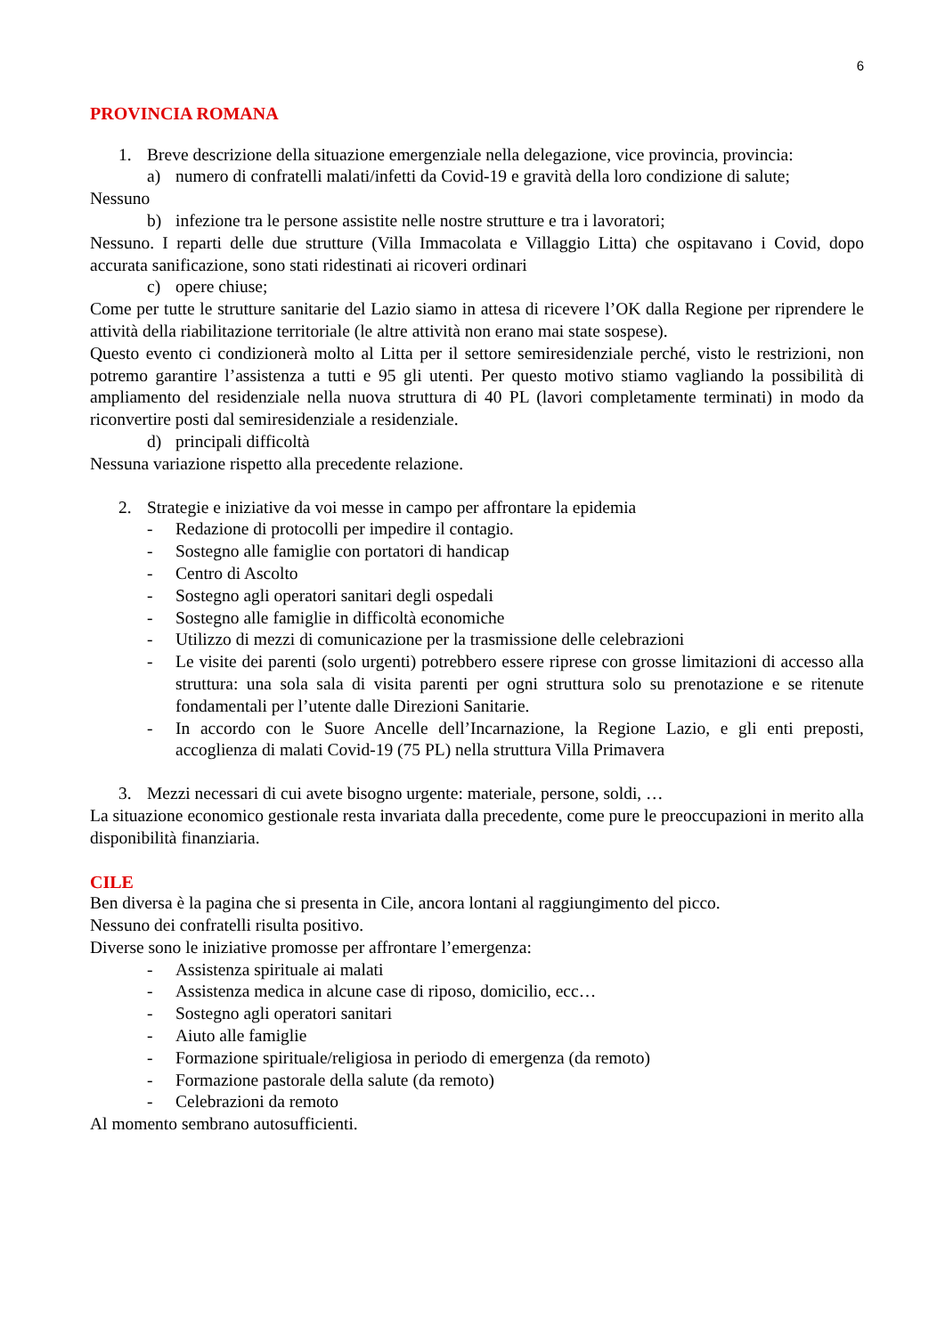6
PROVINCIA ROMANA
1. Breve descrizione della situazione emergenziale nella delegazione, vice provincia, provincia:
a) numero di confratelli malati/infetti da Covid-19 e gravità della loro condizione di salute;
Nessuno
b) infezione tra le persone assistite nelle nostre strutture e tra i lavoratori;
Nessuno. I reparti delle due strutture (Villa Immacolata e Villaggio Litta) che ospitavano i Covid, dopo accurata sanificazione, sono stati ridestinati ai ricoveri ordinari
c) opere chiuse;
Come per tutte le strutture sanitarie del Lazio siamo in attesa di ricevere l’OK dalla Regione per riprendere le attività della riabilitazione territoriale (le altre attività non erano mai state sospese).
Questo evento ci condizionerà molto al Litta per il settore semiresidenziale perché, visto le restrizioni, non potremo garantire l’assistenza a tutti e 95 gli utenti. Per questo motivo stiamo vagliando la possibilità di ampliamento del residenziale nella nuova struttura di 40 PL (lavori completamente terminati) in modo da riconvertire posti dal semiresidenziale a residenziale.
d) principali difficoltà
Nessuna variazione rispetto alla precedente relazione.
2. Strategie e iniziative da voi messe in campo per affrontare la epidemia
- Redazione di protocolli per impedire il contagio.
- Sostegno alle famiglie con portatori di handicap
- Centro di Ascolto
- Sostegno agli operatori sanitari degli ospedali
- Sostegno alle famiglie in difficoltà economiche
- Utilizzo di mezzi di comunicazione per la trasmissione delle celebrazioni
- Le visite dei parenti (solo urgenti) potrebbero essere riprese con grosse limitazioni di accesso alla struttura: una sola sala di visita parenti per ogni struttura solo su prenotazione e se ritenute fondamentali per l’utente dalle Direzioni Sanitarie.
- In accordo con le Suore Ancelle dell’Incarnazione, la Regione Lazio, e gli enti preposti, accoglienza di malati Covid-19 (75 PL) nella struttura Villa Primavera
3. Mezzi necessari di cui avete bisogno urgente: materiale, persone, soldi, …
La situazione economico gestionale resta invariata dalla precedente, come pure le preoccupazioni in merito alla disponibilità finanziaria.
CILE
Ben diversa è la pagina che si presenta in Cile, ancora lontani al raggiungimento del picco.
Nessuno dei confratelli risulta positivo.
Diverse sono le iniziative promosse per affrontare l’emergenza:
- Assistenza spirituale ai malati
- Assistenza medica in alcune case di riposo, domicilio, ecc…
- Sostegno agli operatori sanitari
- Aiuto alle famiglie
- Formazione spirituale/religiosa in periodo di emergenza (da remoto)
- Formazione pastorale della salute (da remoto)
- Celebrazioni da remoto
Al momento sembrano autosufficienti.